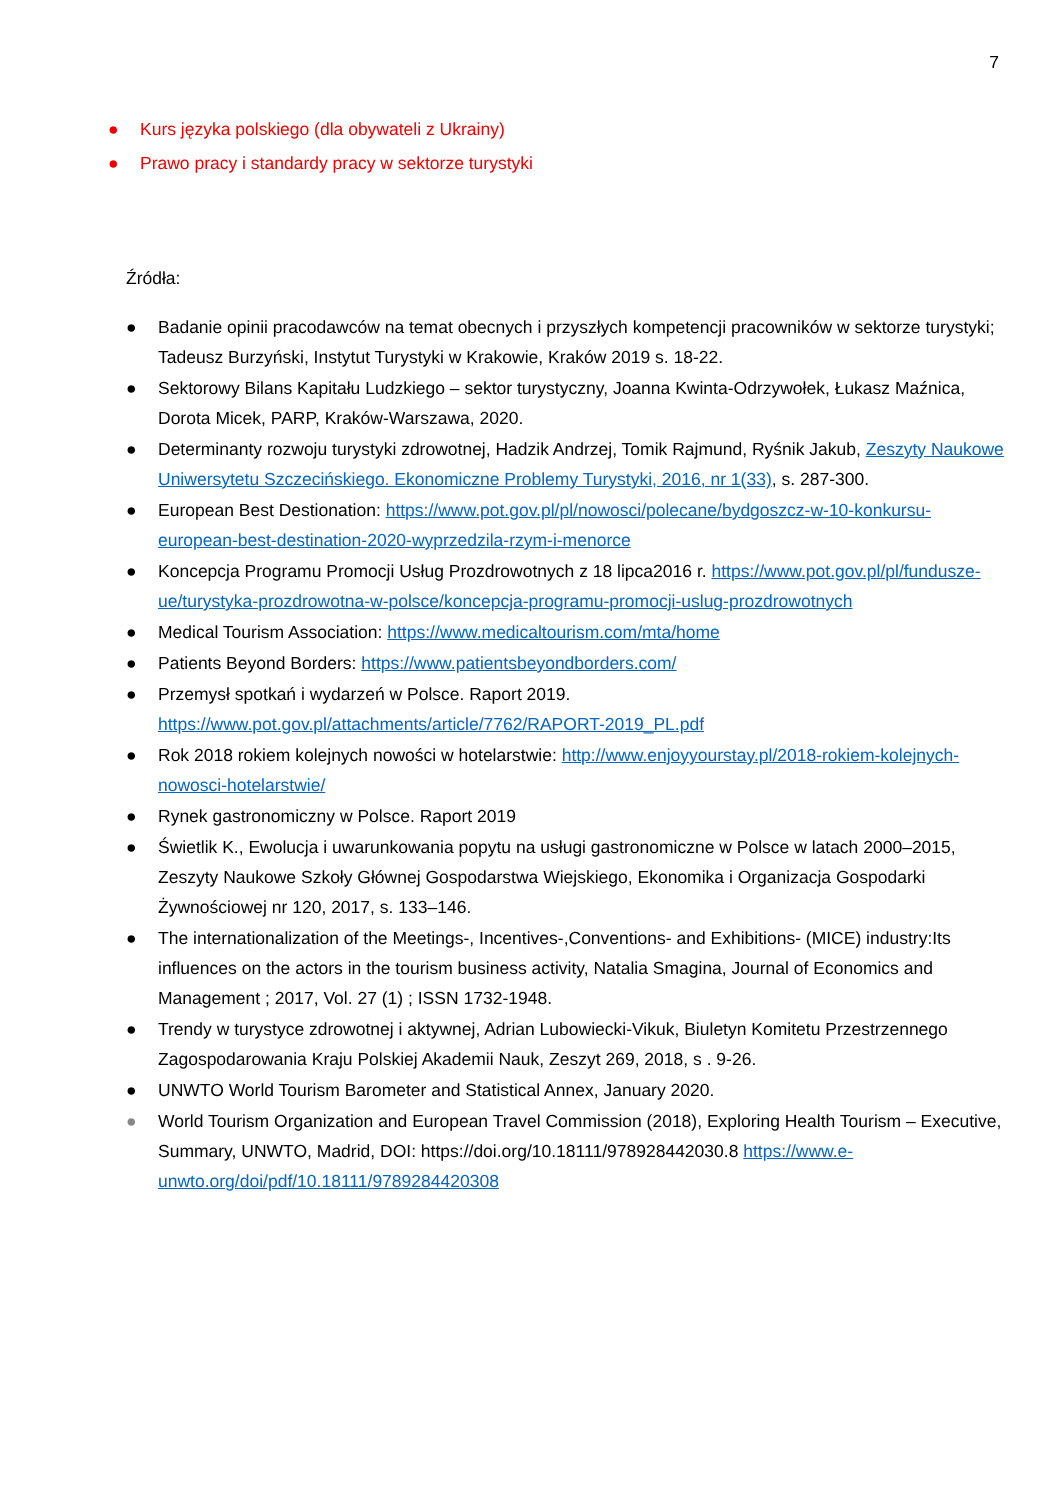7
● Kurs języka polskiego (dla obywateli z Ukrainy)
● Prawo pracy i standardy pracy w sektorze turystyki
Źródła:
● Badanie opinii pracodawców na temat obecnych i przyszłych kompetencji pracowników w sektorze turystyki; Tadeusz Burzyński, Instytut Turystyki w Krakowie, Kraków 2019 s. 18-22.
● Sektorowy Bilans Kapitału Ludzkiego – sektor turystyczny, Joanna Kwinta-Odrzywołek, Łukasz Maźnica, Dorota Micek, PARP, Kraków-Warszawa, 2020.
● Determinanty rozwoju turystyki zdrowotnej, Hadzik Andrzej, Tomik Rajmund, Ryśnik Jakub, Zeszyty Naukowe Uniwersytetu Szczecińskiego. Ekonomiczne Problemy Turystyki, 2016, nr 1(33), s. 287-300.
● European Best Destionation: https://www.pot.gov.pl/pl/nowosci/polecane/bydgoszcz-w-10-konkursu-european-best-destination-2020-wyprzedzila-rzym-i-menorce
● Koncepcja Programu Promocji Usług Prozdrowotnych z 18 lipca2016 r. https://www.pot.gov.pl/pl/fundusze-ue/turystyka-prozdrowotna-w-polsce/koncepcja-programu-promocji-uslug-prozdrowotnych
● Medical Tourism Association: https://www.medicaltourism.com/mta/home
● Patients Beyond Borders: https://www.patientsbeyondborders.com/
● Przemysł spotkań i wydarzeń w Polsce. Raport 2019.
https://www.pot.gov.pl/attachments/article/7762/RAPORT-2019_PL.pdf
● Rok 2018 rokiem kolejnych nowości w hotelarstwie: http://www.enjoyyourstay.pl/2018-rokiem-kolejnych-nowosci-hotelarstwie/
● Rynek gastronomiczny w Polsce. Raport 2019
● Świetlik K., Ewolucja i uwarunkowania popytu na usługi gastronomiczne w Polsce w latach 2000–2015, Zeszyty Naukowe Szkoły Głównej Gospodarstwa Wiejskiego, Ekonomika i Organizacja Gospodarki Żywnościowej nr 120, 2017, s. 133–146.
● The internationalization of the Meetings-, Incentives-,Conventions- and Exhibitions- (MICE) industry:Its influences on the actors in the tourism business activity, Natalia Smagina, Journal of Economics and Management ; 2017, Vol. 27 (1) ; ISSN 1732-1948.
● Trendy w turystyce zdrowotnej i aktywnej, Adrian Lubowiecki-Vikuk, Biuletyn Komitetu Przestrzennego Zagospodarowania Kraju Polskiej Akademii Nauk, Zeszyt 269, 2018, s . 9-26.
● UNWTO World Tourism Barometer and Statistical Annex, January 2020.
● World Tourism Organization and European Travel Commission (2018), Exploring Health Tourism – Executive, Summary, UNWTO, Madrid, DOI: https://doi.org/10.18111/978928442030.8 https://www.e-unwto.org/doi/pdf/10.18111/9789284420308